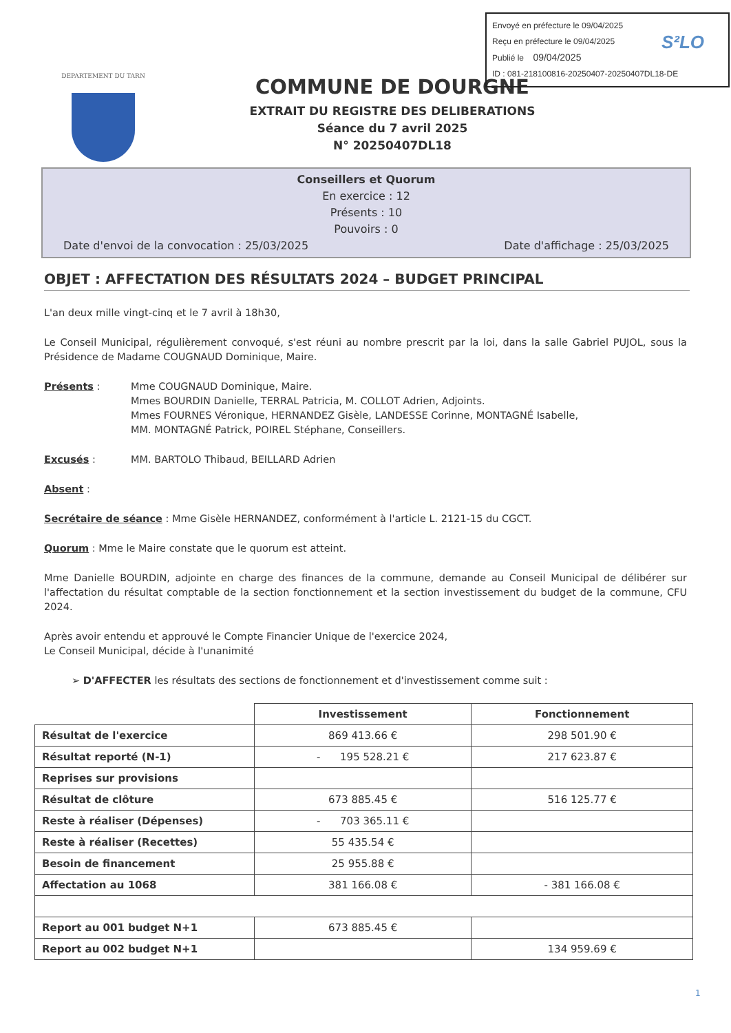Envoyé en préfecture le 09/04/2025
Reçu en préfecture le 09/04/2025
Publié le 09/04/2025
ID : 081-218100816-20250407-20250407DL18-DE
S²LO
DEPARTEMENT DU TARN
COMMUNE DE DOURGNE
EXTRAIT DU REGISTRE DES DELIBERATIONS
Séance du 7 avril 2025
N° 20250407DL18
Conseillers et Quorum
En exercice : 12
Présents : 10
Pouvoirs : 0
Date d'envoi de la convocation : 25/03/2025 Date d'affichage : 25/03/2025
OBJET : AFFECTATION DES RÉSULTATS 2024 – BUDGET PRINCIPAL
L'an deux mille vingt-cinq et le 7 avril à 18h30,
Le Conseil Municipal, régulièrement convoqué, s'est réuni au nombre prescrit par la loi, dans la salle Gabriel PUJOL, sous la Présidence de Madame COUGNAUD Dominique, Maire.
Présents : Mme COUGNAUD Dominique, Maire.
Mmes BOURDIN Danielle, TERRAL Patricia, M. COLLOT Adrien, Adjoints.
Mmes FOURNES Véronique, HERNANDEZ Gisèle, LANDESSE Corinne, MONTAGNÉ Isabelle,
MM. MONTAGNÉ Patrick, POIREL Stéphane, Conseillers.
Excusés : MM. BARTOLO Thibaud, BEILLARD Adrien
Absent :
Secrétaire de séance : Mme Gisèle HERNANDEZ, conformément à l'article L. 2121-15 du CGCT.
Quorum : Mme le Maire constate que le quorum est atteint.
Mme Danielle BOURDIN, adjointe en charge des finances de la commune, demande au Conseil Municipal de délibérer sur l'affectation du résultat comptable de la section fonctionnement et la section investissement du budget de la commune, CFU 2024.
Après avoir entendu et approuvé le Compte Financier Unique de l'exercice 2024,
Le Conseil Municipal, décide à l'unanimité
➢ D'AFFECTER les résultats des sections de fonctionnement et d'investissement comme suit :
| | Investissement | Fonctionnement |
| Résultat de l'exercice | 869 413.66 € | 298 501.90 € |
| Résultat reporté (N-1) | - 195 528.21 € | 217 623.87 € |
| Reprises sur provisions | | |
| Résultat de clôture | 673 885.45 € | 516 125.77 € |
| Reste à réaliser (Dépenses) | - 703 365.11 € | |
| Reste à réaliser (Recettes) | 55 435.54 € | |
| Besoin de financement | 25 955.88 € | |
| Affectation au 1068 | 381 166.08 € | - 381 166.08 € |
| Report au 001 budget N+1 | 673 885.45 € | |
| Report au 002 budget N+1 | | 134 959.69 € |
1